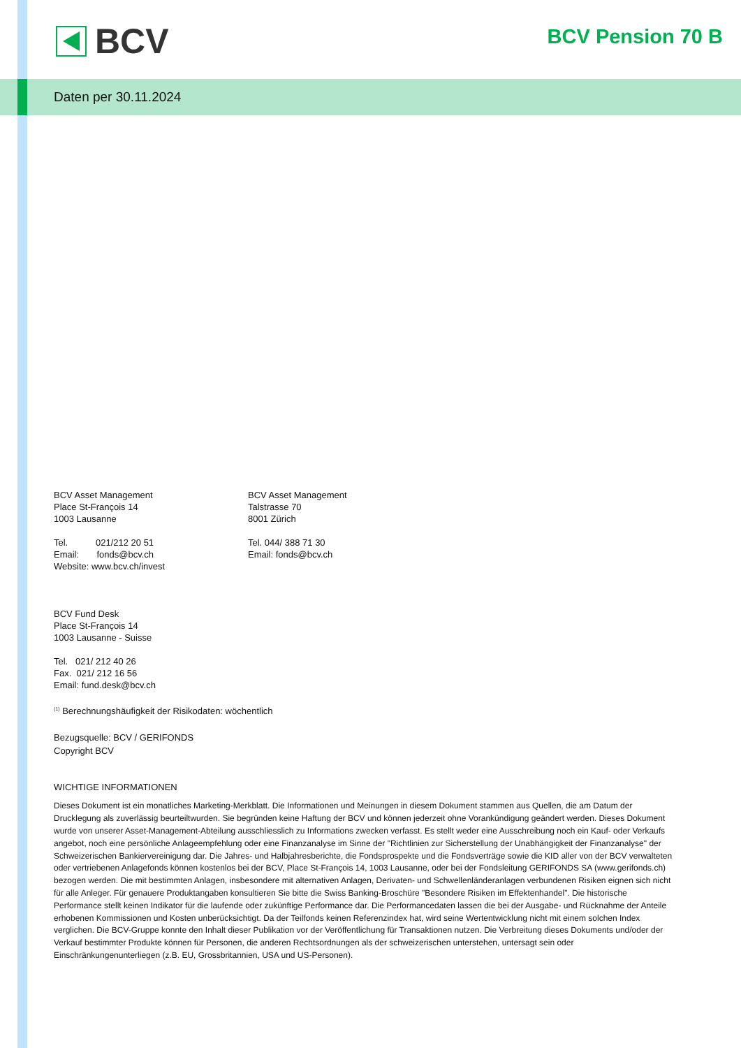BCV BCV Pension 70 B
Daten per 30.11.2024
BCV Asset Management
Place St-François 14
1003 Lausanne
Tel. 021/212 20 51
Email: fonds@bcv.ch
Website: www.bcv.ch/invest
BCV Asset Management
Talstrasse 70
8001 Zürich
Tel. 044/ 388 71 30
Email: fonds@bcv.ch
BCV Fund Desk
Place St-François 14
1003 Lausanne - Suisse
Tel. 021/ 212 40 26
Fax. 021/ 212 16 56
Email: fund.desk@bcv.ch
<sup>(1)</sup> Berechnungshäufigkeit der Risikodaten: wöchentlich
Bezugsquelle: BCV / GERIFONDS
Copyright BCV
WICHTIGE INFORMATIONEN
Dieses Dokument ist ein monatliches Marketing-Merkblatt. Die Informationen und Meinungen in diesem Dokument stammen aus Quellen, die am Datum der Drucklegung als zuverlässig beurteiltwurden. Sie begründen keine Haftung der BCV und können jederzeit ohne Vorankündigung geändert werden. Dieses Dokument wurde von unserer Asset-Management-Abteilung ausschliesslich zu Informations zwecken verfasst. Es stellt weder eine Ausschreibung noch ein Kauf- oder Verkaufs angebot, noch eine persönliche Anlageempfehlung oder eine Finanzanalyse im Sinne der "Richtlinien zur Sicherstellung der Unabhängigkeit der Finanzanalyse" der Schweizerischen Bankiervereinigung dar. Die Jahres- und Halbjahresberichte, die Fondsprospekte und die Fondsverträge sowie die KID aller von der BCV verwalteten oder vertriebenen Anlagefonds können kostenlos bei der BCV, Place St-François 14, 1003 Lausanne, oder bei der Fondsleitung GERIFONDS SA (www.gerifonds.ch) bezogen werden. Die mit bestimmten Anlagen, insbesondere mit alternativen Anlagen, Derivaten- und Schwellenländeranlagen verbundenen Risiken eignen sich nicht für alle Anleger. Für genauere Produktangaben konsultieren Sie bitte die Swiss Banking-Broschüre "Besondere Risiken im Effektenhandel". Die historische Performance stellt keinen Indikator für die laufende oder zukünftige Performance dar. Die Performancedaten lassen die bei der Ausgabe- und Rücknahme der Anteile erhobenen Kommissionen und Kosten unberücksichtigt. Da der Teilfonds keinen Referenzindex hat, wird seine Wertentwicklung nicht mit einem solchen Index verglichen. Die BCV-Gruppe konnte den Inhalt dieser Publikation vor der Veröffentlichung für Transaktionen nutzen. Die Verbreitung dieses Dokuments und/oder der Verkauf bestimmter Produkte können für Personen, die anderen Rechtsordnungen als der schweizerischen unterstehen, untersagt sein oder Einschränkungenunterliegen (z.B. EU, Grossbritannien, USA und US-Personen).